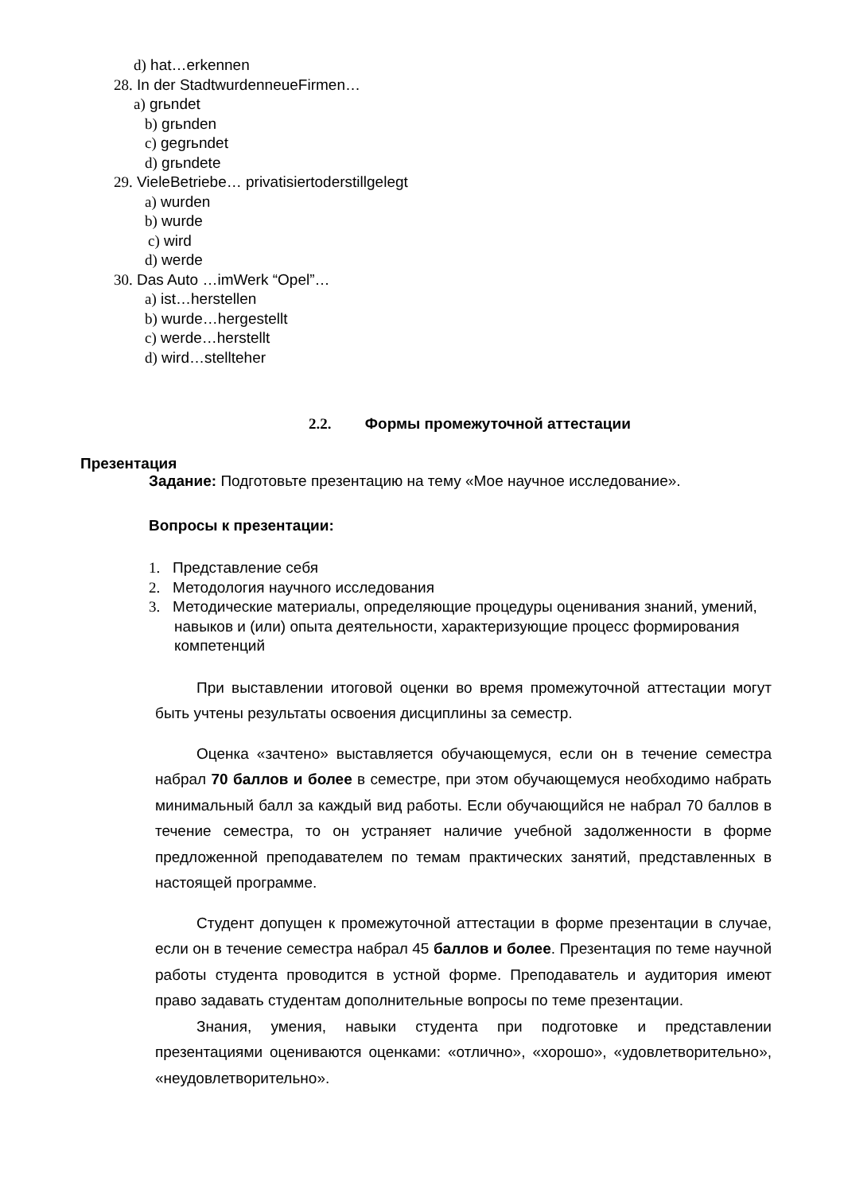d) hat…erkennen
28. In der StadtwurdenneueFirmen…
a) grьndet
b) grьnden
c) gegrьndet
d) grьndete
29. VieleBetriebe… privatisiertoderstillgelegt
a) wurden
b) wurde
c) wird
d) werde
30. Das Auto …imWerk “Opel”…
a) ist…herstellen
b) wurde…hergestellt
c) werde…herstellt
d) wird…stellteher
2.2. Формы промежуточной аттестации
Презентация
Задание: Подготовьте презентацию на тему «Мое научное исследование».
Вопросы к презентации:
1. Представление себя
2. Методология научного исследования
3. Методические материалы, определяющие процедуры оценивания знаний, умений, навыков и (или) опыта деятельности, характеризующие процесс формирования компетенций
При выставлении итоговой оценки во время промежуточной аттестации могут быть учтены результаты освоения дисциплины за семестр.
Оценка «зачтено» выставляется обучающемуся, если он в течение семестра набрал 70 баллов и более в семестре, при этом обучающемуся необходимо набрать минимальный балл за каждый вид работы. Если обучающийся не набрал 70 баллов в течение семестра, то он устраняет наличие учебной задолженности в форме предложенной преподавателем по темам практических занятий, представленных в настоящей программе.
Студент допущен к промежуточной аттестации в форме презентации в случае, если он в течение семестра набрал 45 баллов и более. Презентация по теме научной работы студента проводится в устной форме. Преподаватель и аудитория имеют право задавать студентам дополнительные вопросы по теме презентации.
Знания, умения, навыки студента при подготовке и представлении презентациями оцениваются оценками: «отлично», «хорошо», «удовлетворительно», «неудовлетворительно».